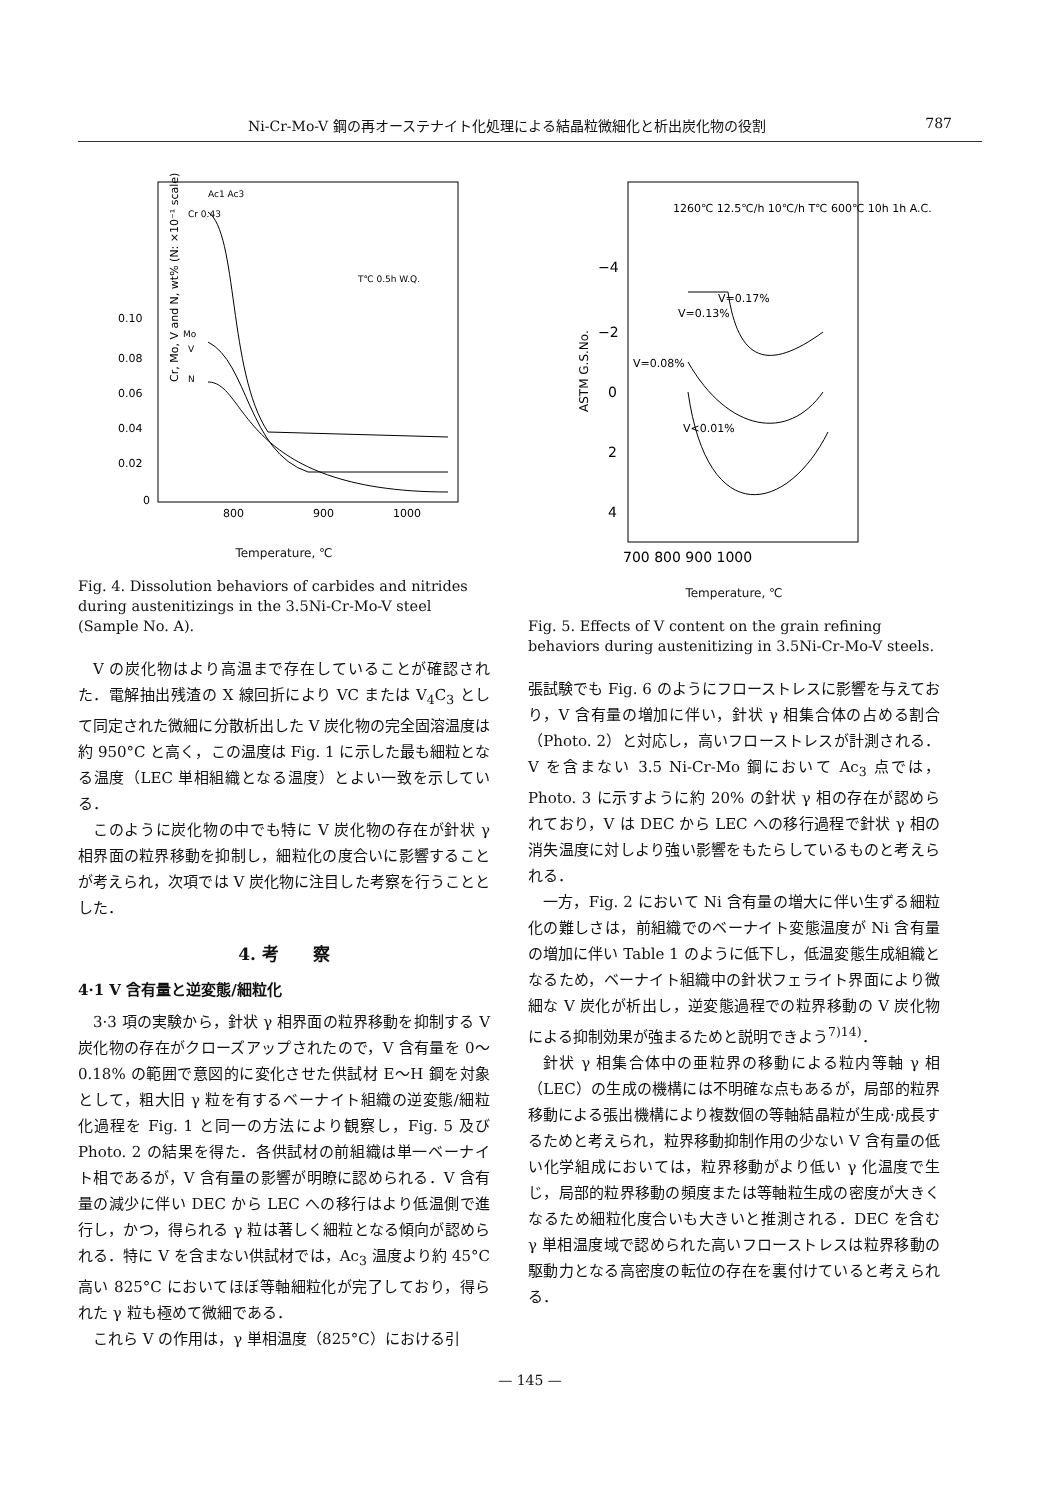Ni-Cr-Mo-V 鋼の再オーステナイト化処理による結晶粒微細化と析出炭化物の役割 787
Cr, Mo, V and N, wt% (N: ×10⁻¹ scale)
0.10
0.08
0.06
0.04
0.02
0
800
900
1000
Ac1 Ac3
Cr 0.43
Mo
V
N
T℃ 0.5h W.Q.
Temperature, ℃
Fig. 4. Dissolution behaviors of carbides and nitrides during austenitizings in the 3.5Ni-Cr-Mo-V steel (Sample No. A).
V の炭化物はより高温まで存在していることが確認された．電解抽出残渣の X 線回折により VC または V<sub>4</sub>C<sub>3</sub> として同定された微細に分散析出した V 炭化物の完全固溶温度は約 950°C と高く，この温度は Fig. 1 に示した最も細粒となる温度（LEC 単相組織となる温度）とよい一致を示している．
このように炭化物の中でも特に V 炭化物の存在が針状 γ 相界面の粒界移動を抑制し，細粒化の度合いに影響することが考えられ，次項では V 炭化物に注目した考察を行うこととした．
4. 考　　察
4·1 V 含有量と逆変態/細粒化
3·3 項の実験から，針状 γ 相界面の粒界移動を抑制する V 炭化物の存在がクローズアップされたので，V 含有量を 0〜0.18% の範囲で意図的に変化させた供試材 E〜H 鋼を対象として，粗大旧 γ 粒を有するベーナイト組織の逆変態/細粒化過程を Fig. 1 と同一の方法により観察し，Fig. 5 及び Photo. 2 の結果を得た．各供試材の前組織は単一ベーナイト相であるが，V 含有量の影響が明瞭に認められる．V 含有量の減少に伴い DEC から LEC への移行はより低温側で進行し，かつ，得られる γ 粒は著しく細粒となる傾向が認められる．特に V を含まない供試材では，Ac<sub>3</sub> 温度より約 45°C 高い 825°C においてほぼ等軸細粒化が完了しており，得られた γ 粒も極めて微細である．
これら V の作用は，γ 単相温度（825°C）における引
ASTM G.S.No.
−4
−2
0
2
4
700 800 900 1000
1260℃ 12.5℃/h 10℃/h T℃ 600℃ 10h 1h A.C.
V=0.17%
V=0.13%
V=0.08%
V<0.01%
Temperature, ℃
Fig. 5. Effects of V content on the grain refining behaviors during austenitizing in 3.5Ni-Cr-Mo-V steels.
張試験でも Fig. 6 のようにフローストレスに影響を与えており，V 含有量の増加に伴い，針状 γ 相集合体の占める割合（Photo. 2）と対応し，高いフローストレスが計測される．V を含まない 3.5 Ni-Cr-Mo 鋼において Ac<sub>3</sub> 点では，Photo. 3 に示すように約 20% の針状 γ 相の存在が認められており，V は DEC から LEC への移行過程で針状 γ 相の消失温度に対しより強い影響をもたらしているものと考えられる．
一方，Fig. 2 において Ni 含有量の増大に伴い生ずる細粒化の難しさは，前組織でのベーナイト変態温度が Ni 含有量の増加に伴い Table 1 のように低下し，低温変態生成組織となるため，ベーナイト組織中の針状フェライト界面により微細な V 炭化が析出し，逆変態過程での粒界移動の V 炭化物による抑制効果が強まるためと説明できよう<sup>7)14)</sup>．
針状 γ 相集合体中の亜粒界の移動による粒内等軸 γ 相（LEC）の生成の機構には不明確な点もあるが，局部的粒界移動による張出機構により複数個の等軸結晶粒が生成·成長するためと考えられ，粒界移動抑制作用の少ない V 含有量の低い化学組成においては，粒界移動がより低い γ 化温度で生じ，局部的粒界移動の頻度または等軸粒生成の密度が大きくなるため細粒化度合いも大きいと推測される．DEC を含む γ 単相温度域で認められた高いフローストレスは粒界移動の駆動力となる高密度の転位の存在を裏付けていると考えられる．
— 145 —